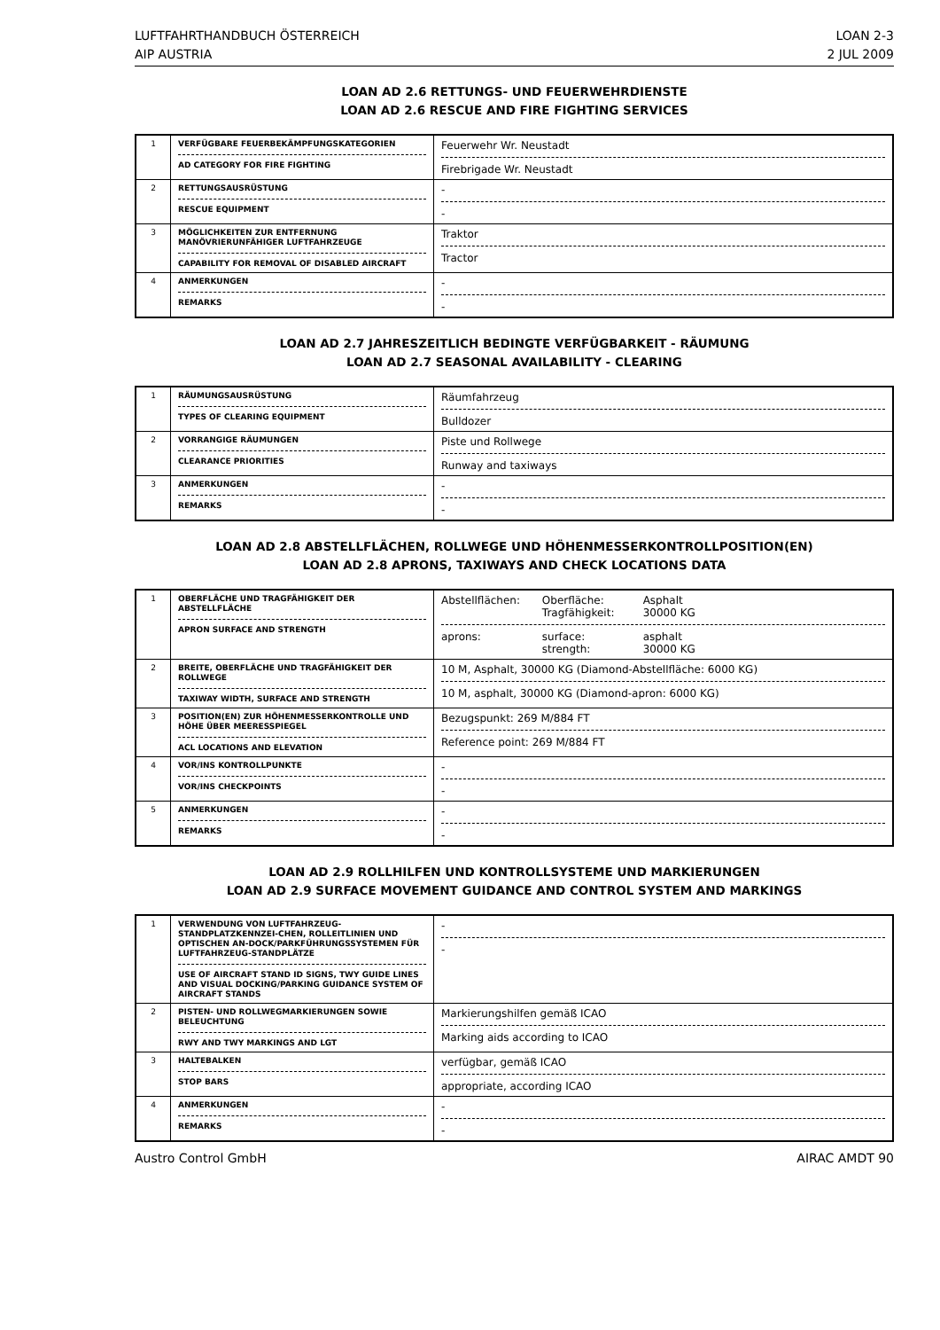LUFTFAHRTHANDBUCH ÖSTERREICH
AIP AUSTRIA
LOAN 2-3
2 JUL 2009
LOAN AD 2.6 RETTUNGS- UND FEUERWEHRDIENSTE
LOAN AD 2.6 RESCUE AND FIRE FIGHTING SERVICES
| 1 | VERFÜGBARE FEUERBEKÄMPFUNGSKATEGORIEN AD CATEGORY FOR FIRE FIGHTING | Feuerwehr Wr. Neustadt Firebrigade Wr. Neustadt |
| 2 | RETTUNGSAUSRÜSTUNG RESCUE EQUIPMENT | - - |
| 3 | MÖGLICHKEITEN ZUR ENTFERNUNG MANÖVRIERUNFÄHIGER LUFTFAHRZEUGE CAPABILITY FOR REMOVAL OF DISABLED AIRCRAFT | Traktor Tractor |
| 4 | ANMERKUNGEN REMARKS | - - |
LOAN AD 2.7 JAHRESZEITLICH BEDINGTE VERFÜGBARKEIT - RÄUMUNG
LOAN AD 2.7 SEASONAL AVAILABILITY - CLEARING
| 1 | RÄUMUNGSAUSRÜSTUNG TYPES OF CLEARING EQUIPMENT | Räumfahrzeug Bulldozer |
| 2 | VORRANGIGE RÄUMUNGEN CLEARANCE PRIORITIES | Piste und Rollwege Runway and taxiways |
| 3 | ANMERKUNGEN REMARKS | - - |
LOAN AD 2.8 ABSTELLFLÄCHEN, ROLLWEGE UND HÖHENMESSERKONTROLLPOSITION(EN)
LOAN AD 2.8 APRONS, TAXIWAYS AND CHECK LOCATIONS DATA
| 1 | OBERFLÄCHE UND TRAGFÄHIGKEIT DER ABSTELLFLÄCHE APRON SURFACE AND STRENGTH | Abstellflächen: Oberfläche: Asphalt Tragfähigkeit: 30000 KG aprons: surface: asphalt strength: 30000 KG |
| 2 | BREITE, OBERFLÄCHE UND TRAGFÄHIGKEIT DER ROLLWEGE TAXIWAY WIDTH, SURFACE AND STRENGTH | 10 M, Asphalt, 30000 KG (Diamond-Abstellfläche: 6000 KG) 10 M, asphalt, 30000 KG (Diamond-apron: 6000 KG) |
| 3 | POSITION(EN) ZUR HÖHENMESSERKONTROLLE UND HÖHE ÜBER MEERESSPIEGEL ACL LOCATIONS AND ELEVATION | Bezugspunkt: 269 M/884 FT Reference point: 269 M/884 FT |
| 4 | VOR/INS KONTROLLPUNKTE VOR/INS CHECKPOINTS | - - |
| 5 | ANMERKUNGEN REMARKS | - - |
LOAN AD 2.9 ROLLHILFEN UND KONTROLLSYSTEME UND MARKIERUNGEN
LOAN AD 2.9 SURFACE MOVEMENT GUIDANCE AND CONTROL SYSTEM AND MARKINGS
| 1 | VERWENDUNG VON LUFTFAHRZEUG-STANDPLATZKENNZEI-CHEN, ROLLEITLINIEN UND OPTISCHEN AN-DOCK/PARKFÜHRUNGSSYSTEMEN FÜR LUFTFAHRZEUG-STANDPLÄTZE USE OF AIRCRAFT STAND ID SIGNS, TWY GUIDE LINES AND VISUAL DOCKING/PARKING GUIDANCE SYSTEM OF AIRCRAFT STANDS | - - |
| 2 | PISTEN- UND ROLLWEGMARKIERUNGEN SOWIE BELEUCHTUNG RWY AND TWY MARKINGS AND LGT | Markierungshilfen gemäß ICAO Marking aids according to ICAO |
| 3 | HALTEBALKEN STOP BARS | verfügbar, gemäß ICAO appropriate, according ICAO |
| 4 | ANMERKUNGEN REMARKS | - - |
Austro Control GmbH AIRAC AMDT 90